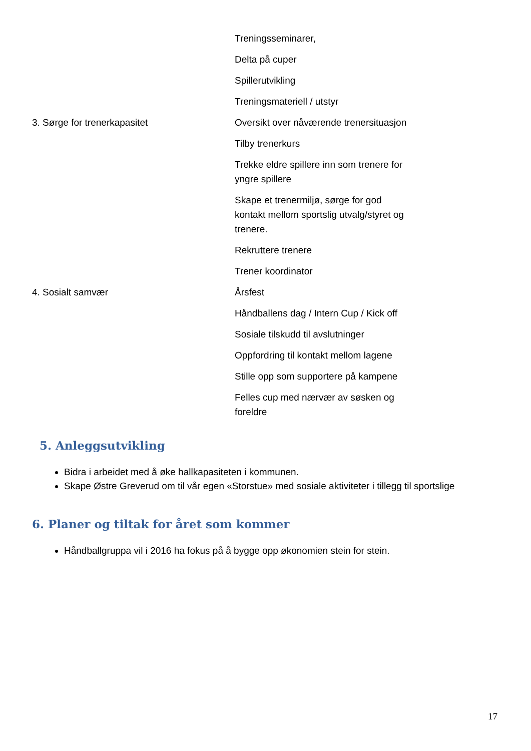| | Treningsseminarer, |
| | Delta på cuper |
| | Spillerutvikling |
| | Treningsmateriell / utstyr |
| 3. Sørge for trenerkapasitet | Oversikt over nåværende trenersituasjon |
| | Tilby trenerkurs |
| | Trekke eldre spillere inn som trenere for yngre spillere |
| | Skape et trenermiljø, sørge for god kontakt mellom sportslig utvalg/styret og trenere. |
| | Rekruttere trenere |
| | Trener koordinator |
| 4. Sosialt samvær | Årsfest |
| | Håndballens dag / Intern Cup / Kick off |
| | Sosiale tilskudd til avslutninger |
| | Oppfordring til kontakt mellom lagene |
| | Stille opp som supportere på kampene |
| | Felles cup med nærvær av søsken og foreldre |
5. Anleggsutvikling
Bidra i arbeidet med å øke hallkapasiteten i kommunen.
Skape Østre Greverud om til vår egen «Storstue» med sosiale aktiviteter i tillegg til sportslige
6. Planer og tiltak for året som kommer
Håndballgruppa vil i 2016 ha fokus på å bygge opp økonomien stein for stein.
17